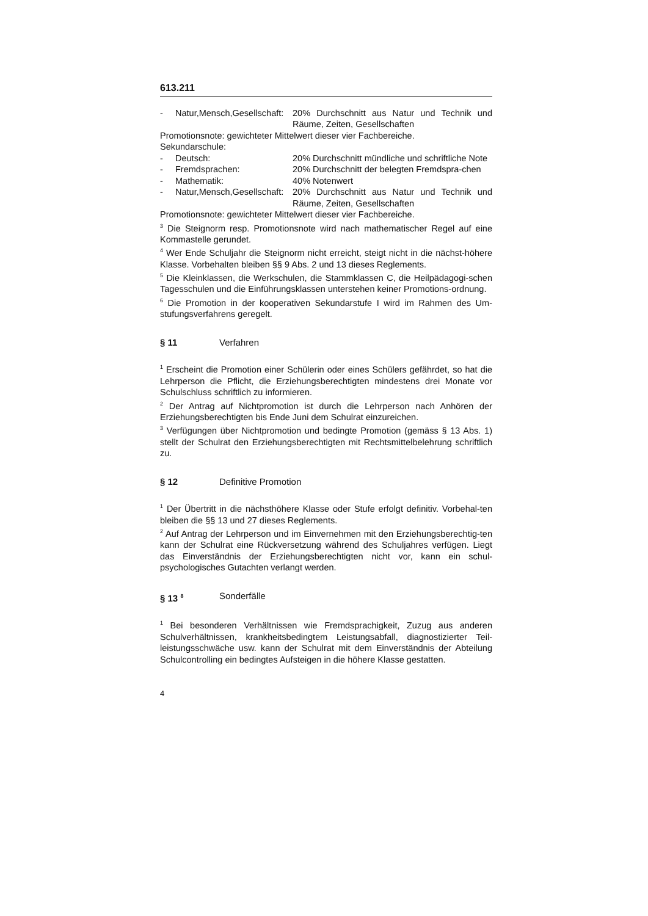613.211
- Natur,Mensch,Gesellschaft: 20% Durchschnitt aus Natur und Technik und Räume, Zeiten, Gesellschaften
Promotionsnote: gewichteter Mittelwert dieser vier Fachbereiche.
Sekundarschule:
- Deutsch: 20% Durchschnitt mündliche und schriftliche Note
- Fremdsprachen: 20% Durchschnitt der belegten Fremdspra-chen
- Mathematik: 40% Notenwert
- Natur,Mensch,Gesellschaft: 20% Durchschnitt aus Natur und Technik und Räume, Zeiten, Gesellschaften
Promotionsnote: gewichteter Mittelwert dieser vier Fachbereiche.
<sup>3</sup> Die Steignorm resp. Promotionsnote wird nach mathematischer Regel auf eine Kommastelle gerundet.
<sup>4</sup> Wer Ende Schuljahr die Steignorm nicht erreicht, steigt nicht in die nächst-höhere Klasse. Vorbehalten bleiben §§ 9 Abs. 2 und 13 dieses Reglements.
<sup>5</sup> Die Kleinklassen, die Werkschulen, die Stammklassen C, die Heilpädagogi-schen Tagesschulen und die Einführungsklassen unterstehen keiner Promotions-ordnung.
<sup>6</sup> Die Promotion in der kooperativen Sekundarstufe I wird im Rahmen des Um-stufungsverfahrens geregelt.
§ 11 Verfahren
<sup>1</sup> Erscheint die Promotion einer Schülerin oder eines Schülers gefährdet, so hat die Lehrperson die Pflicht, die Erziehungsberechtigten mindestens drei Monate vor Schulschluss schriftlich zu informieren.
<sup>2</sup> Der Antrag auf Nichtpromotion ist durch die Lehrperson nach Anhören der Erziehungsberechtigten bis Ende Juni dem Schulrat einzureichen.
<sup>3</sup> Verfügungen über Nichtpromotion und bedingte Promotion (gemäss § 13 Abs. 1) stellt der Schulrat den Erziehungsberechtigten mit Rechtsmittelbelehrung schriftlich zu.
§ 12 Definitive Promotion
<sup>1</sup> Der Übertritt in die nächsthöhere Klasse oder Stufe erfolgt definitiv. Vorbehal-ten bleiben die §§ 13 und 27 dieses Reglements.
<sup>2</sup> Auf Antrag der Lehrperson und im Einvernehmen mit den Erziehungsberechtig-ten kann der Schulrat eine Rückversetzung während des Schuljahres verfügen. Liegt das Einverständnis der Erziehungsberechtigten nicht vor, kann ein schul-psychologisches Gutachten verlangt werden.
§ 13 <sup>8</sup> Sonderfälle
<sup>1</sup> Bei besonderen Verhältnissen wie Fremdsprachigkeit, Zuzug aus anderen Schulverhältnissen, krankheitsbedingtem Leistungsabfall, diagnostizierter Teil-leistungsschwäche usw. kann der Schulrat mit dem Einverständnis der Abteilung Schulcontrolling ein bedingtes Aufsteigen in die höhere Klasse gestatten.
4